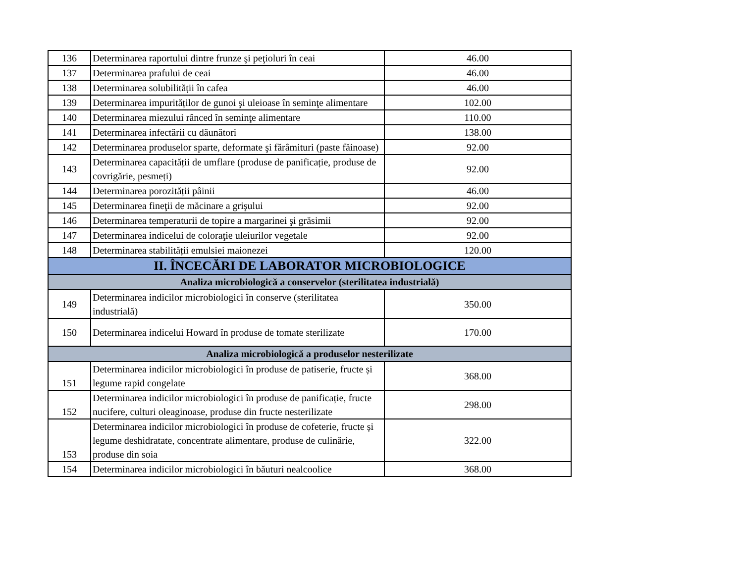| 136 | Determinarea raportului dintre frunze şi peţioluri în ceai | 46.00 |
| 137 | Determinarea prafului de ceai | 46.00 |
| 138 | Determinarea solubilității în cafea | 46.00 |
| 139 | Determinarea impurităților de gunoi şi uleioase în seminţe alimentare | 102.00 |
| 140 | Determinarea miezului rânced în seminţe alimentare | 110.00 |
| 141 | Determinarea infectării cu dăunători | 138.00 |
| 142 | Determinarea produselor sparte, deformate şi fărâmituri (paste făinoase) | 92.00 |
| 143 | Determinarea capacității de umflare (produse de panificație, produse de covrigărie, pesmeți) | 92.00 |
| 144 | Determinarea porozității pâinii | 46.00 |
| 145 | Determinarea fineţii de măcinare a grişului | 92.00 |
| 146 | Determinarea temperaturii de topire a margarinei şi grăsimii | 92.00 |
| 147 | Determinarea indicelui de coloraţie uleiurilor vegetale | 92.00 |
| 148 | Determinarea stabilității emulsiei maionezei | 120.00 |
| II. ÎNCECĂRI DE LABORATOR MICROBIOLOGICE | | |
| Analiza microbiologică a conservelor (sterilitatea industrială) | | |
| 149 | Determinarea indicilor microbiologici în conserve (sterilitatea industrială) | 350.00 |
| 150 | Determinarea indicelui Howard în produse de tomate sterilizate | 170.00 |
| Analiza microbiologică a produselor nesterilizate | | |
| 151 | Determinarea indicilor microbiologici în produse de patiserie, fructe și legume rapid congelate | 368.00 |
| 152 | Determinarea indicilor microbiologici în produse de panificație, fructe nucifere, culturi oleaginoase, produse din fructe nesterilizate | 298.00 |
| 153 | Determinarea indicilor microbiologici în produse de cofeterie, fructe și legume deshidratate, concentrate alimentare, produse de culinărie, produse din soia | 322.00 |
| 154 | Determinarea indicilor microbiologici în băuturi nealcoolice | 368.00 |